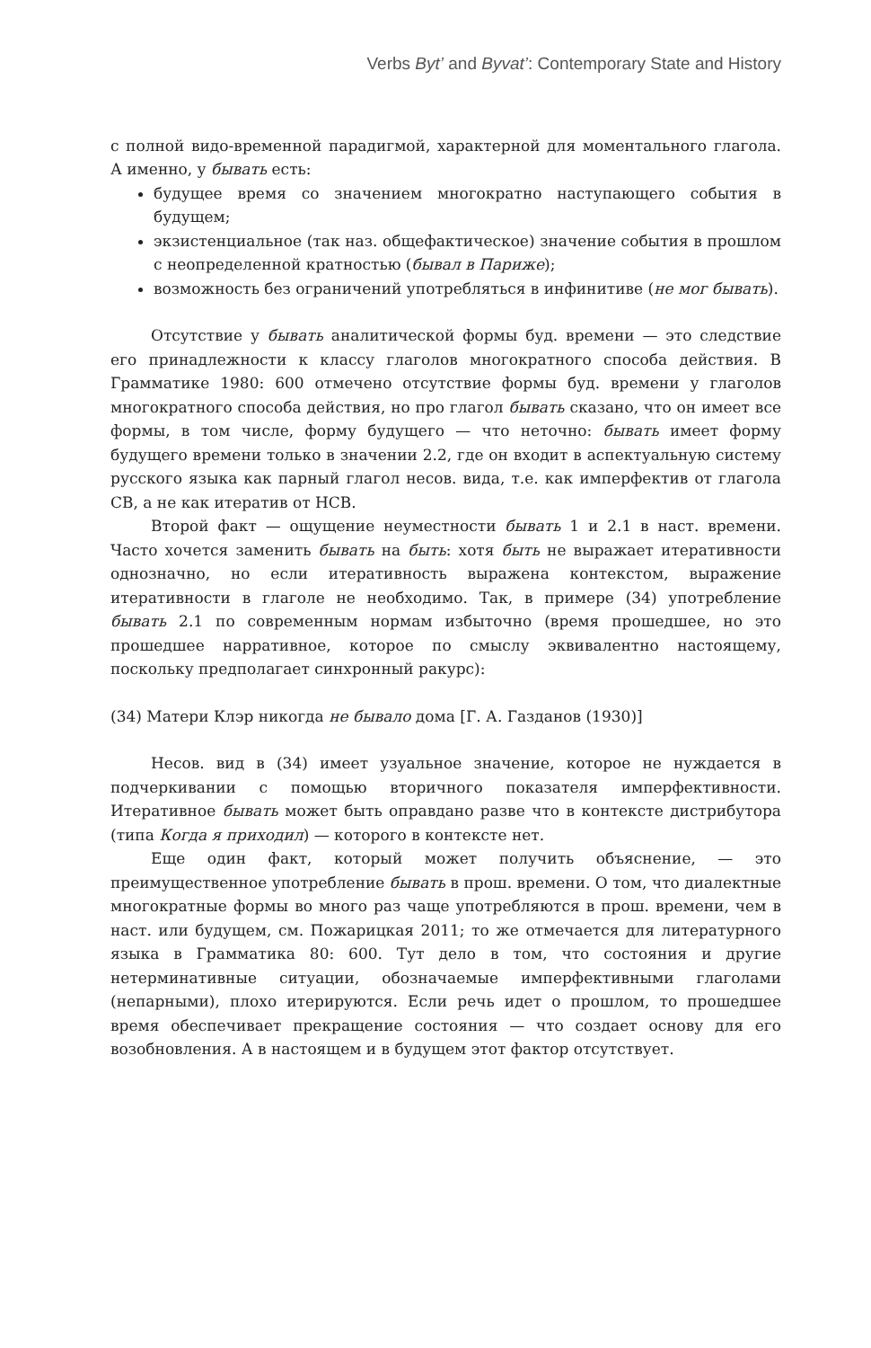Verbs Byt’ and Byvat’: Contemporary State and History
с полной видо-временной парадигмой, характерной для моментального глагола. А именно, у бывать есть:
будущее время со значением многократно наступающего события в будущем;
экзистенциальное (так наз. общефактическое) значение события в прошлом с неопределенной кратностью (бывал в Париже);
возможность без ограничений употребляться в инфинитиве (не мог бывать).
Отсутствие у бывать аналитической формы буд. времени — это следствие его принадлежности к классу глаголов многократного способа действия. В Грамматике 1980: 600 отмечено отсутствие формы буд. времени у глаголов многократного способа действия, но про глагол бывать сказано, что он имеет все формы, в том числе, форму будущего — что неточно: бывать имеет форму будущего времени только в значении 2.2, где он входит в аспектуальную систему русского языка как парный глагол несов. вида, т.е. как имперфектив от глагола СВ, а не как итератив от НСВ.
Второй факт — ощущение неуместности бывать 1 и 2.1 в наст. времени. Часто хочется заменить бывать на быть: хотя быть не выражает итеративности однозначно, но если итеративность выражена контекстом, выражение итеративности в глаголе не необходимо. Так, в примере (34) употребление бывать 2.1 по современным нормам избыточно (время прошедшее, но это прошедшее нарративное, которое по смыслу эквивалентно настоящему, поскольку предполагает синхронный ракурс):
(34) Матери Клэр никогда не бывало дома [Г. А. Газданов (1930)]
Несов. вид в (34) имеет узуальное значение, которое не нуждается в подчеркивании с помощью вторичного показателя имперфективности. Итеративное бывать может быть оправдано разве что в контексте дистрибутора (типа Когда я приходил) — которого в контексте нет.
Еще один факт, который может получить объяснение, — это преимущественное употребление бывать в прош. времени. О том, что диалектные многократные формы во много раз чаще употребляются в прош. времени, чем в наст. или будущем, см. Пожарицкая 2011; то же отмечается для литературного языка в Грамматика 80: 600. Тут дело в том, что состояния и другие нетерминативные ситуации, обозначаемые имперфективными глаголами (непарными), плохо итерируются. Если речь идет о прошлом, то прошедшее время обеспечивает прекращение состояния — что создает основу для его возобновления. А в настоящем и в будущем этот фактор отсутствует.